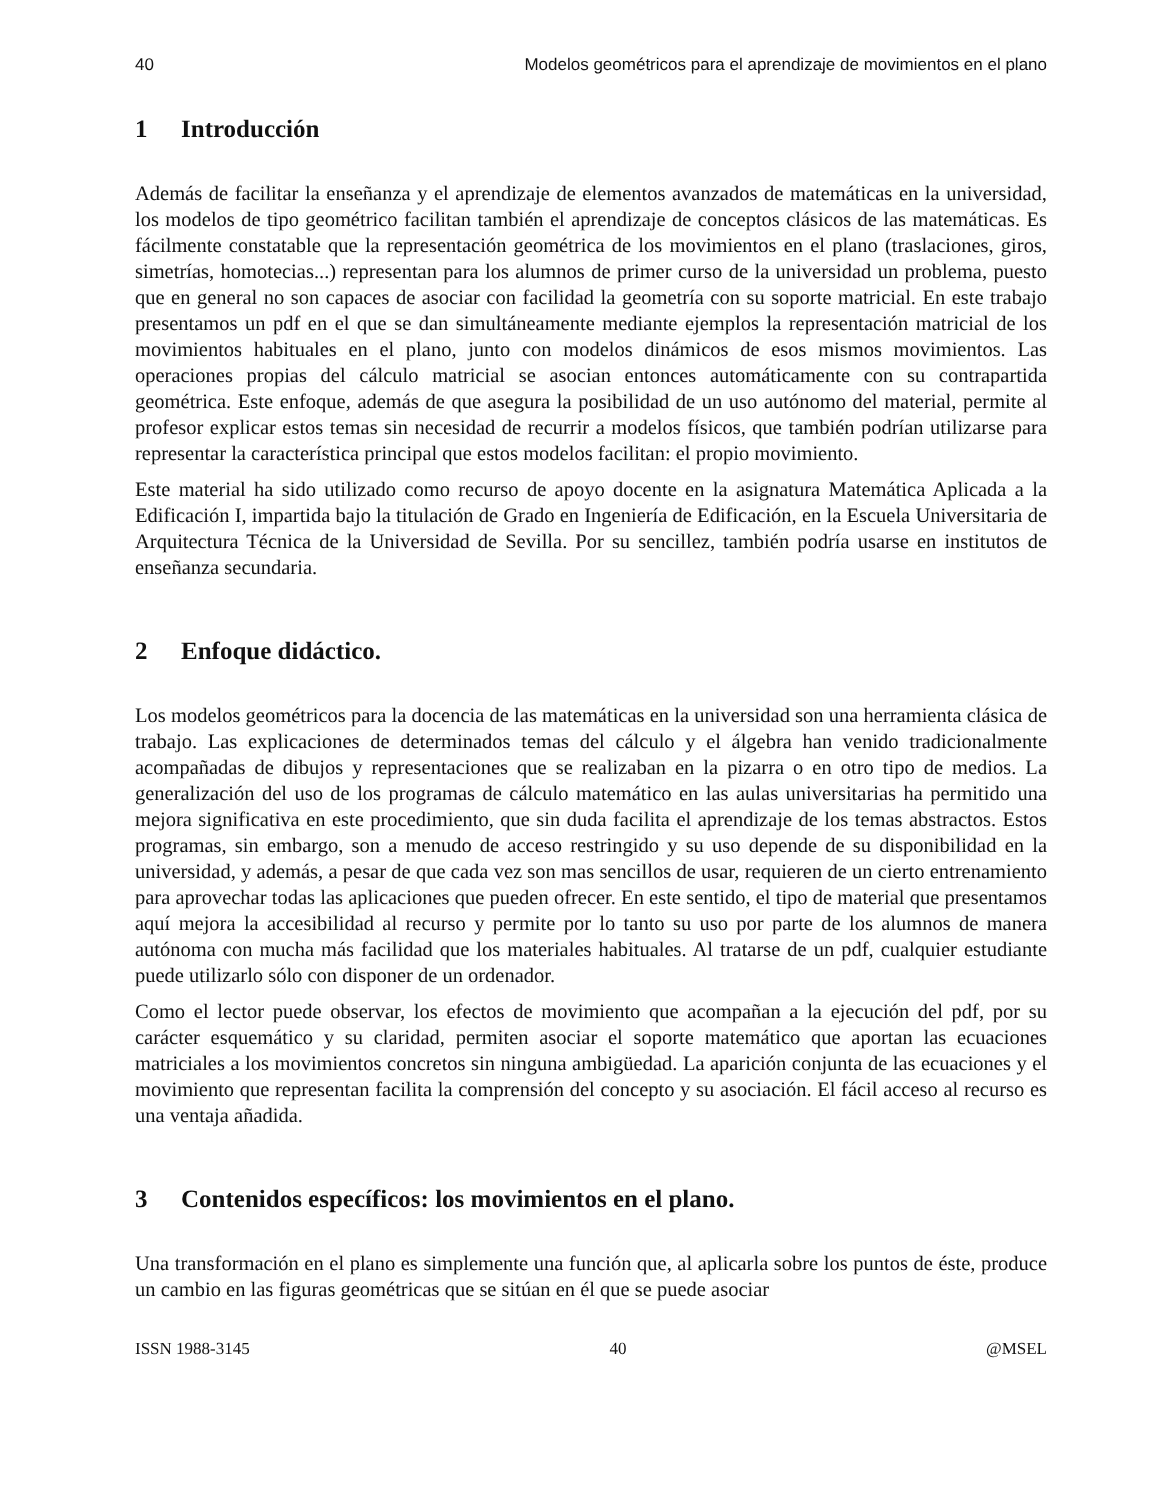40 Modelos geométricos para el aprendizaje de movimientos en el plano
1 Introducción
Además de facilitar la enseñanza y el aprendizaje de elementos avanzados de matemáticas en la universidad, los modelos de tipo geométrico facilitan también el aprendizaje de conceptos clásicos de las matemáticas. Es fácilmente constatable que la representación geométrica de los movimientos en el plano (traslaciones, giros, simetrías, homotecias...) representan para los alumnos de primer curso de la universidad un problema, puesto que en general no son capaces de asociar con facilidad la geometría con su soporte matricial. En este trabajo presentamos un pdf en el que se dan simultáneamente mediante ejemplos la representación matricial de los movimientos habituales en el plano, junto con modelos dinámicos de esos mismos movimientos. Las operaciones propias del cálculo matricial se asocian entonces automáticamente con su contrapartida geométrica. Este enfoque, además de que asegura la posibilidad de un uso autónomo del material, permite al profesor explicar estos temas sin necesidad de recurrir a modelos físicos, que también podrían utilizarse para representar la característica principal que estos modelos facilitan: el propio movimiento.
Este material ha sido utilizado como recurso de apoyo docente en la asignatura Matemática Aplicada a la Edificación I, impartida bajo la titulación de Grado en Ingeniería de Edificación, en la Escuela Universitaria de Arquitectura Técnica de la Universidad de Sevilla. Por su sencillez, también podría usarse en institutos de enseñanza secundaria.
2 Enfoque didáctico.
Los modelos geométricos para la docencia de las matemáticas en la universidad son una herramienta clásica de trabajo. Las explicaciones de determinados temas del cálculo y el álgebra han venido tradicionalmente acompañadas de dibujos y representaciones que se realizaban en la pizarra o en otro tipo de medios. La generalización del uso de los programas de cálculo matemático en las aulas universitarias ha permitido una mejora significativa en este procedimiento, que sin duda facilita el aprendizaje de los temas abstractos. Estos programas, sin embargo, son a menudo de acceso restringido y su uso depende de su disponibilidad en la universidad, y además, a pesar de que cada vez son mas sencillos de usar, requieren de un cierto entrenamiento para aprovechar todas las aplicaciones que pueden ofrecer. En este sentido, el tipo de material que presentamos aquí mejora la accesibilidad al recurso y permite por lo tanto su uso por parte de los alumnos de manera autónoma con mucha más facilidad que los materiales habituales. Al tratarse de un pdf, cualquier estudiante puede utilizarlo sólo con disponer de un ordenador.
Como el lector puede observar, los efectos de movimiento que acompañan a la ejecución del pdf, por su carácter esquemático y su claridad, permiten asociar el soporte matemático que aportan las ecuaciones matriciales a los movimientos concretos sin ninguna ambigüedad. La aparición conjunta de las ecuaciones y el movimiento que representan facilita la comprensión del concepto y su asociación. El fácil acceso al recurso es una ventaja añadida.
3 Contenidos específicos: los movimientos en el plano.
Una transformación en el plano es simplemente una función que, al aplicarla sobre los puntos de éste, produce un cambio en las figuras geométricas que se sitúan en él que se puede asociar
ISSN 1988-3145 40 @MSEL